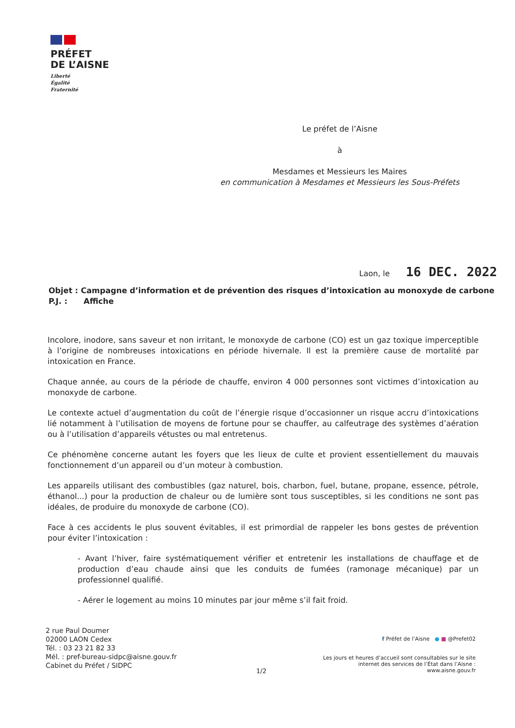PRÉFET
DE L’AISNE
Liberté
Égalité
Fraternité
Le préfet de l’Aisne
à
Mesdames et Messieurs les Maires
en communication à Mesdames et Messieurs les Sous-Préfets
Laon, le 16 DEC. 2022
Objet : Campagne d’information et de prévention des risques d’intoxication au monoxyde de carbone
P.J. : Affiche
Incolore, inodore, sans saveur et non irritant, le monoxyde de carbone (CO) est un gaz toxique imperceptible à l’origine de nombreuses intoxications en période hivernale. Il est la première cause de mortalité par intoxication en France.
Chaque année, au cours de la période de chauffe, environ 4 000 personnes sont victimes d’intoxication au monoxyde de carbone.
Le contexte actuel d’augmentation du coût de l’énergie risque d’occasionner un risque accru d’intoxications lié notamment à l’utilisation de moyens de fortune pour se chauffer, au calfeutrage des systèmes d’aération ou à l’utilisation d’appareils vétustes ou mal entretenus.
Ce phénomène concerne autant les foyers que les lieux de culte et provient essentiellement du mauvais fonctionnement d’un appareil ou d’un moteur à combustion.
Les appareils utilisant des combustibles (gaz naturel, bois, charbon, fuel, butane, propane, essence, pétrole, éthanol...) pour la production de chaleur ou de lumière sont tous susceptibles, si les conditions ne sont pas idéales, de produire du monoxyde de carbone (CO).
Face à ces accidents le plus souvent évitables, il est primordial de rappeler les bons gestes de prévention pour éviter l’intoxication :
- Avant l’hiver, faire systématiquement vérifier et entretenir les installations de chauffage et de production d’eau chaude ainsi que les conduits de fumées (ramonage mécanique) par un professionnel qualifié.
- Aérer le logement au moins 10 minutes par jour même s’il fait froid.
2 rue Paul Doumer
02000 LAON Cedex
Tél. : 03 23 21 82 33
Mél. : pref-bureau-sidpc@aisne.gouv.fr
Cabinet du Préfet / SIDPC
1/2
f Préfet de l’Aisne ● ■ @Prefet02
Les jours et heures d’accueil sont consultables sur le site internet des services de l’État dans l’Aisne : www.aisne.gouv.fr